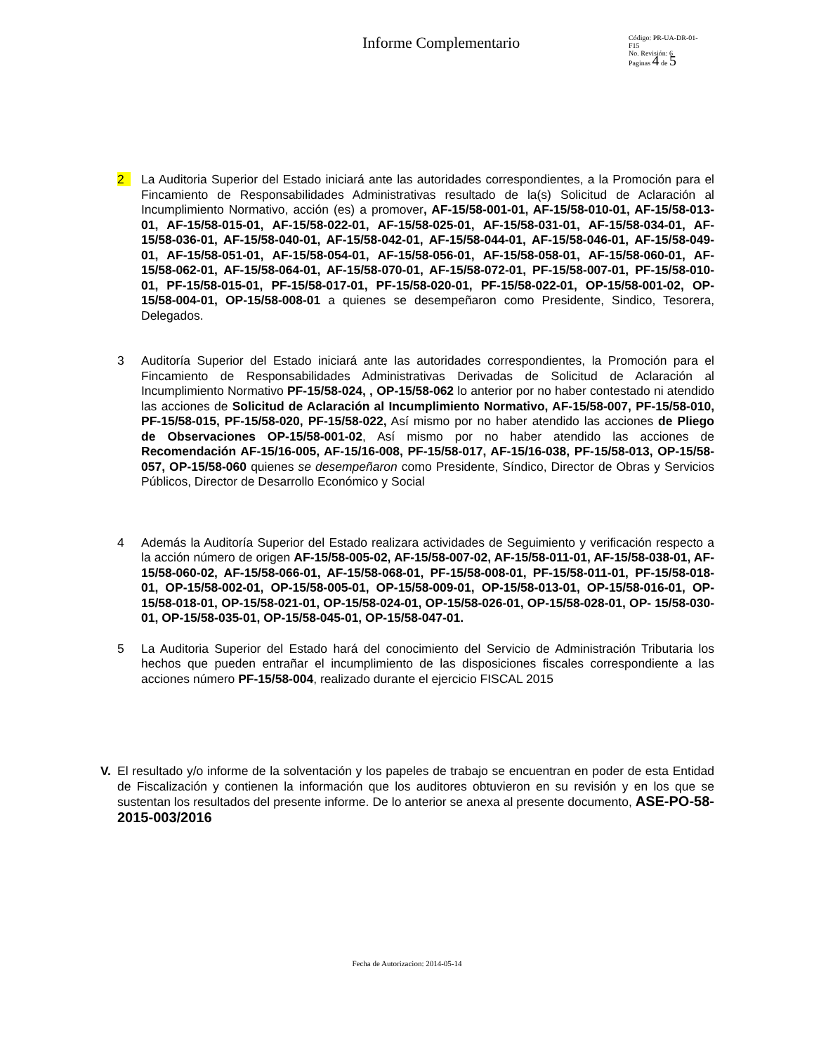Informe Complementario
Código: PR-UA-DR-01-
F15
No. Revisión: 6
Paginas 4 de 5
2 La Auditoria Superior del Estado iniciará ante las autoridades correspondientes, a la Promoción para el Fincamiento de Responsabilidades Administrativas resultado de la(s) Solicitud de Aclaración al Incumplimiento Normativo, acción (es) a promover, AF-15/58-001-01, AF-15/58-010-01, AF-15/58-013-01, AF-15/58-015-01, AF-15/58-022-01, AF-15/58-025-01, AF-15/58-031-01, AF-15/58-034-01, AF-15/58-036-01, AF-15/58-040-01, AF-15/58-042-01, AF-15/58-044-01, AF-15/58-046-01, AF-15/58-049-01, AF-15/58-051-01, AF-15/58-054-01, AF-15/58-056-01, AF-15/58-058-01, AF-15/58-060-01, AF-15/58-062-01, AF-15/58-064-01, AF-15/58-070-01, AF-15/58-072-01, PF-15/58-007-01, PF-15/58-010-01, PF-15/58-015-01, PF-15/58-017-01, PF-15/58-020-01, PF-15/58-022-01, OP-15/58-001-02, OP-15/58-004-01, OP-15/58-008-01 a quienes se desempeñaron como Presidente, Sindico, Tesorera, Delegados.
3 Auditoría Superior del Estado iniciará ante las autoridades correspondientes, la Promoción para el Fincamiento de Responsabilidades Administrativas Derivadas de Solicitud de Aclaración al Incumplimiento Normativo PF-15/58-024, , OP-15/58-062 lo anterior por no haber contestado ni atendido las acciones de Solicitud de Aclaración al Incumplimiento Normativo, AF-15/58-007, PF-15/58-010, PF-15/58-015, PF-15/58-020, PF-15/58-022, Así mismo por no haber atendido las acciones de Pliego de Observaciones OP-15/58-001-02, Así mismo por no haber atendido las acciones de Recomendación AF-15/16-005, AF-15/16-008, PF-15/58-017, AF-15/16-038, PF-15/58-013, OP-15/58-057, OP-15/58-060 quienes se desempeñaron como Presidente, Síndico, Director de Obras y Servicios Públicos, Director de Desarrollo Económico y Social
4 Además la Auditoría Superior del Estado realizara actividades de Seguimiento y verificación respecto a la acción número de origen AF-15/58-005-02, AF-15/58-007-02, AF-15/58-011-01, AF-15/58-038-01, AF-15/58-060-02, AF-15/58-066-01, AF-15/58-068-01, PF-15/58-008-01, PF-15/58-011-01, PF-15/58-018-01, OP-15/58-002-01, OP-15/58-005-01, OP-15/58-009-01, OP-15/58-013-01, OP-15/58-016-01, OP-15/58-018-01, OP-15/58-021-01, OP-15/58-024-01, OP-15/58-026-01, OP-15/58-028-01, OP- 15/58-030-01, OP-15/58-035-01, OP-15/58-045-01, OP-15/58-047-01.
5 La Auditoria Superior del Estado hará del conocimiento del Servicio de Administración Tributaria los hechos que pueden entrañar el incumplimiento de las disposiciones fiscales correspondiente a las acciones número PF-15/58-004, realizado durante el ejercicio FISCAL 2015
V. El resultado y/o informe de la solventación y los papeles de trabajo se encuentran en poder de esta Entidad de Fiscalización y contienen la información que los auditores obtuvieron en su revisión y en los que se sustentan los resultados del presente informe. De lo anterior se anexa al presente documento, ASE-PO-58-2015-003/2016
Fecha de Autorizacion: 2014-05-14